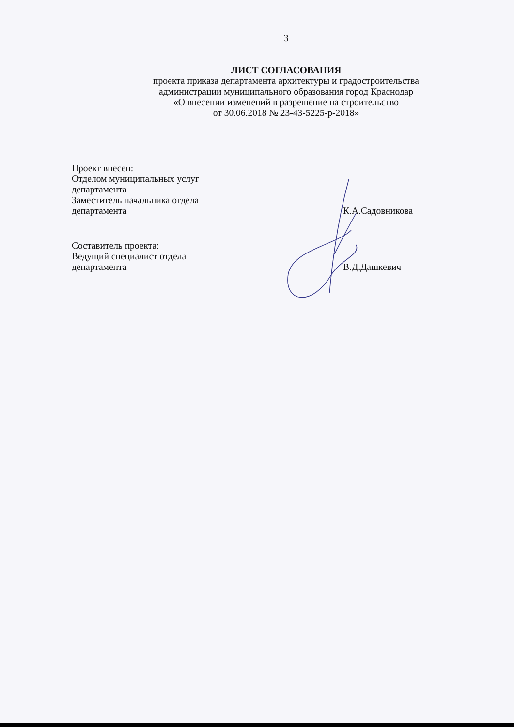3
ЛИСТ СОГЛАСОВАНИЯ
проекта приказа департамента архитектуры и градостроительства
администрации муниципального образования город Краснодар
«О внесении изменений в разрешение на строительство
от 30.06.2018 № 23-43-5225-р-2018»
Проект внесен:
Отделом муниципальных услуг
департамента
Заместитель начальника отдела
департамента
К.А.Садовникова
Составитель проекта:
Ведущий специалист отдела
департамента
В.Д.Дашкевич